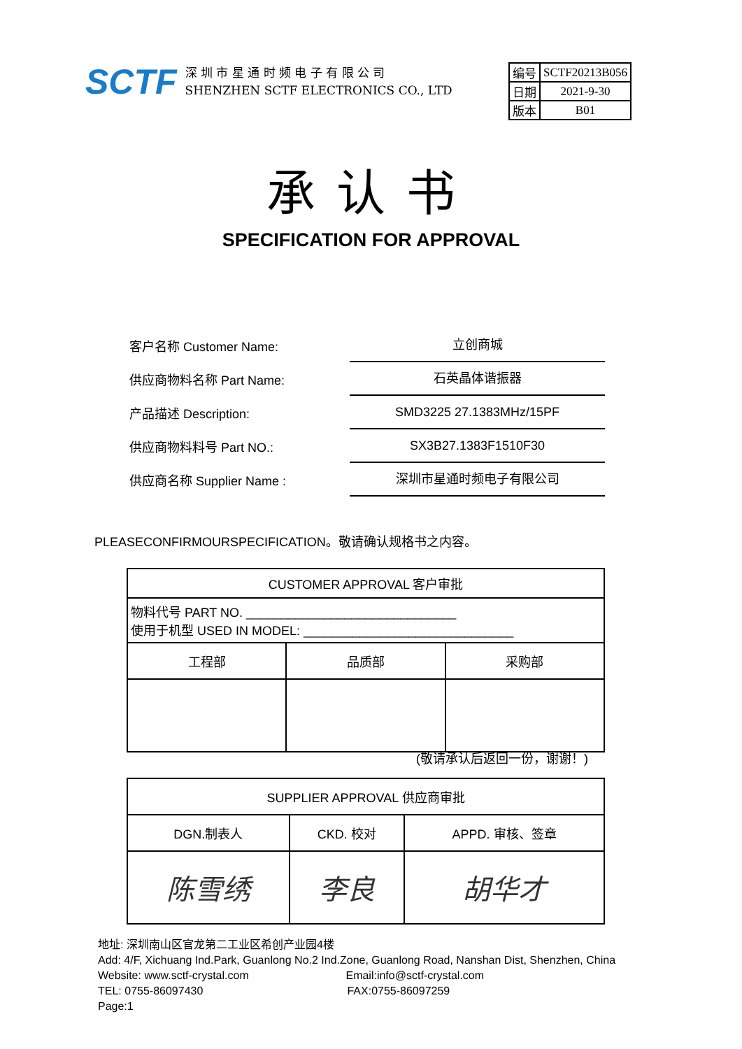SCTF
深 圳 市 星 通 时 频 电 子 有 限 公 司
SHENZHEN SCTF ELECTRONICS CO., LTD
| 编号 | SCTF20213B056 |
| 日期 | 2021-9-30 |
| 版本 | B01 |
承认书
SPECIFICATION FOR APPROVAL
客户名称 Customer Name:
立创商城
供应商物料名称 Part Name:
石英晶体谐振器
产品描述 Description:
SMD3225 27.1383MHz/15PF
供应商物料料号 Part NO.:
SX3B27.1383F1510F30
供应商名称 Supplier Name :
深圳市星通时频电子有限公司
PLEASECONFIRMOURSPECIFICATION。敬请确认规格书之内容。
| CUSTOMER APPROVAL 客户审批 | | |
| 物料代号 PART NO. ______________________________ 使用于机型 USED IN MODEL: ______________________________ | | |
| 工程部 | 品质部 | 采购部 |
(敬请承认后返回一份，谢谢！)
| SUPPLIER APPROVAL 供应商审批 | | |
| DGN.制表人 | CKD. 校对 | APPD. 审核、签章 |
| 陈雪绣 | 李良 | 胡华才 |
地址: 深圳南山区官龙第二工业区希创产业园4楼
Add: 4/F, Xichuang Ind.Park, Guanlong No.2 Ind.Zone, Guanlong Road, Nanshan Dist, Shenzhen, China
Website: www.sctf-crystal.com Email:info@sctf-crystal.com
TEL: 0755-86097430 FAX:0755-86097259 Page:1